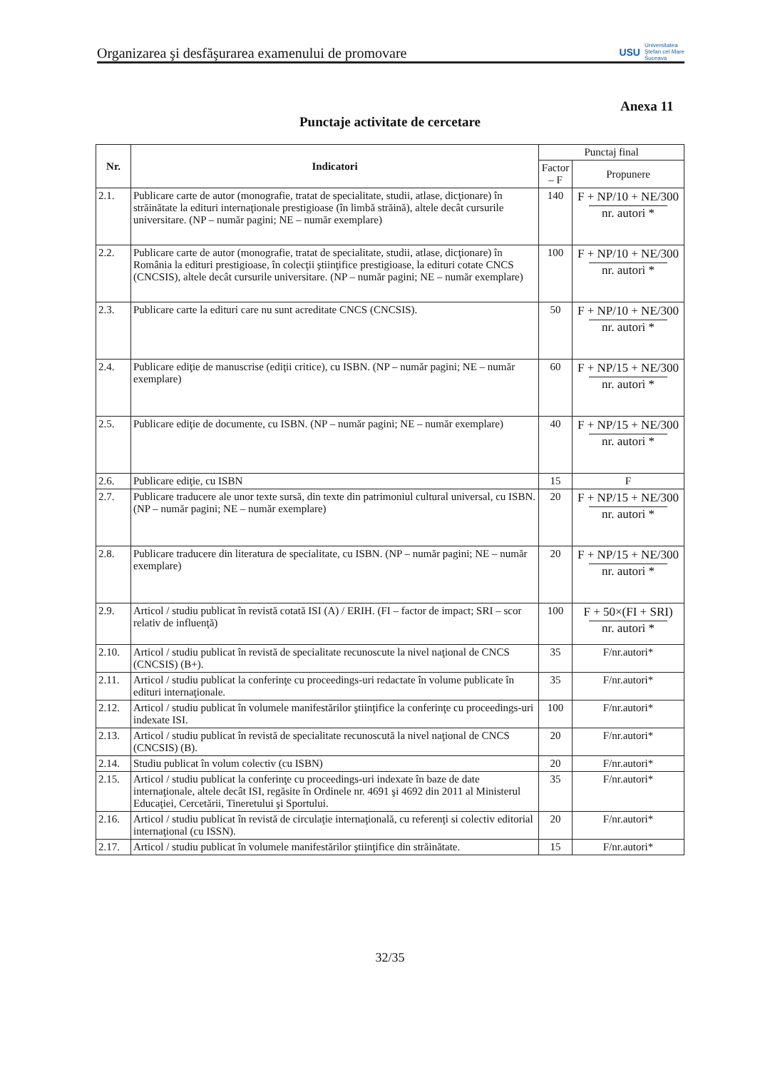Organizarea şi desfăşurarea examenului de promovare USU Universitatea
Ştefan cel Mare
Suceava
Anexa 11
Punctaje activitate de cercetare
| Nr. | Indicatori | Punctaj final | |
| --- | --- | --- | --- |
| | | Factor – F | Propunere |
| 2.1. | Publicare carte de autor (monografie, tratat de specialitate, studii, atlase, dicţionare) în străinătate la edituri internaţionale prestigioase (în limbă străină), altele decât cursurile universitare. (NP – număr pagini; NE – număr exemplare) | 140 | F + NP/10 + NE/300 nr. autori * |
| 2.2. | Publicare carte de autor (monografie, tratat de specialitate, studii, atlase, dicţionare) în România la edituri prestigioase, în colecţii ştiinţifice prestigioase, la edituri cotate CNCS (CNCSIS), altele decât cursurile universitare. (NP – număr pagini; NE – număr exemplare) | 100 | F + NP/10 + NE/300 nr. autori * |
| 2.3. | Publicare carte la edituri care nu sunt acreditate CNCS (CNCSIS). | 50 | F + NP/10 + NE/300 nr. autori * |
| 2.4. | Publicare ediţie de manuscrise (ediţii critice), cu ISBN. (NP – număr pagini; NE – număr exemplare) | 60 | F + NP/15 + NE/300 nr. autori * |
| 2.5. | Publicare ediţie de documente, cu ISBN. (NP – număr pagini; NE – număr exemplare) | 40 | F + NP/15 + NE/300 nr. autori * |
| 2.6. | Publicare ediţie, cu ISBN | 15 | F |
| 2.7. | Publicare traducere ale unor texte sursă, din texte din patrimoniul cultural universal, cu ISBN. (NP – număr pagini; NE – număr exemplare) | 20 | F + NP/15 + NE/300 nr. autori * |
| 2.8. | Publicare traducere din literatura de specialitate, cu ISBN. (NP – număr pagini; NE – număr exemplare) | 20 | F + NP/15 + NE/300 nr. autori * |
| 2.9. | Articol / studiu publicat în revistă cotată ISI (A) / ERIH. (FI – factor de impact; SRI – scor relativ de influenţă) | 100 | F + 50×(FI + SRI) nr. autori * |
| 2.10. | Articol / studiu publicat în revistă de specialitate recunoscute la nivel naţional de CNCS (CNCSIS) (B+). | 35 | F/nr.autori* |
| 2.11. | Articol / studiu publicat la conferinţe cu proceedings-uri redactate în volume publicate în edituri internaţionale. | 35 | F/nr.autori* |
| 2.12. | Articol / studiu publicat în volumele manifestărilor ştiinţifice la conferinţe cu proceedings-uri indexate ISI. | 100 | F/nr.autori* |
| 2.13. | Articol / studiu publicat în revistă de specialitate recunoscută la nivel naţional de CNCS (CNCSIS) (B). | 20 | F/nr.autori* |
| 2.14. | Studiu publicat în volum colectiv (cu ISBN) | 20 | F/nr.autori* |
| 2.15. | Articol / studiu publicat la conferinţe cu proceedings-uri indexate în baze de date internaţionale, altele decât ISI, regăsite în Ordinele nr. 4691 şi 4692 din 2011 al Ministerul Educaţiei, Cercetării, Tineretului şi Sportului. | 35 | F/nr.autori* |
| 2.16. | Articol / studiu publicat în revistă de circulaţie internaţională, cu referenţi si colectiv editorial internaţional (cu ISSN). | 20 | F/nr.autori* |
| 2.17. | Articol / studiu publicat în volumele manifestărilor ştiinţifice din străinătate. | 15 | F/nr.autori* |
32/35